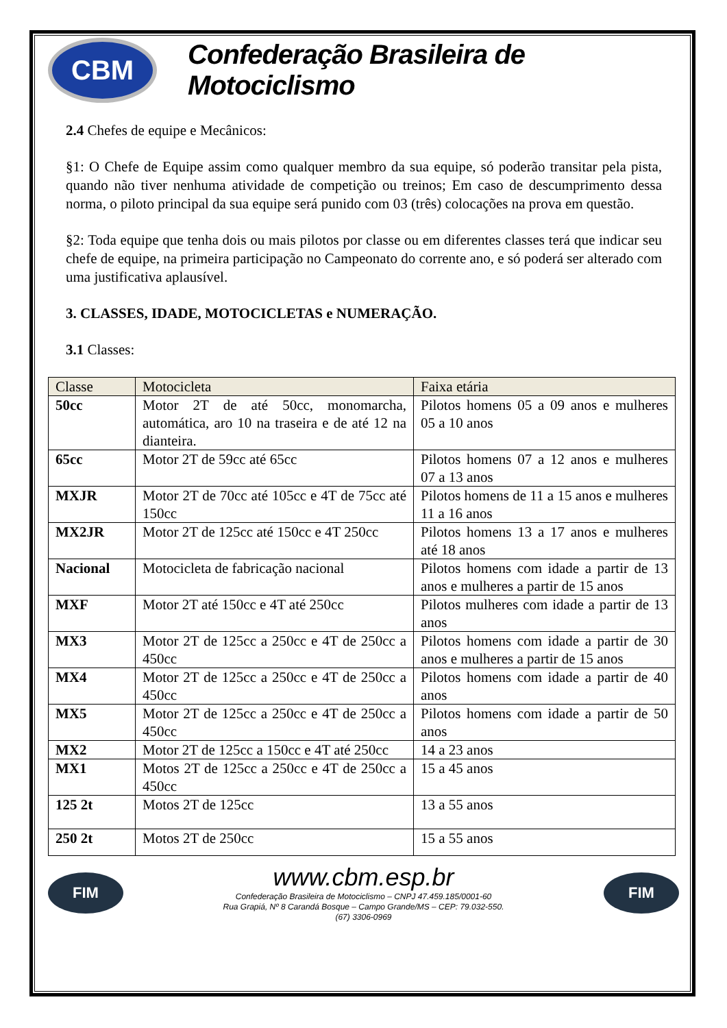CBM
Confederação Brasileira de Motociclismo
2.4 Chefes de equipe e Mecânicos:
§1: O Chefe de Equipe assim como qualquer membro da sua equipe, só poderão transitar pela pista, quando não tiver nenhuma atividade de competição ou treinos; Em caso de descumprimento dessa norma, o piloto principal da sua equipe será punido com 03 (três) colocações na prova em questão.
§2: Toda equipe que tenha dois ou mais pilotos por classe ou em diferentes classes terá que indicar seu chefe de equipe, na primeira participação no Campeonato do corrente ano, e só poderá ser alterado com uma justificativa aplausível.
3. CLASSES, IDADE, MOTOCICLETAS e NUMERAÇÃO.
3.1 Classes:
| Classe | Motocicleta | Faixa etária |
| --- | --- | --- |
| 50cc | Motor 2T de até 50cc, monomarcha, automática, aro 10 na traseira e de até 12 na dianteira. | Pilotos homens 05 a 09 anos e mulheres 05 a 10 anos |
| 65cc | Motor 2T de 59cc até 65cc | Pilotos homens 07 a 12 anos e mulheres 07 a 13 anos |
| MXJR | Motor 2T de 70cc até 105cc e 4T de 75cc até 150cc | Pilotos homens de 11 a 15 anos e mulheres 11 a 16 anos |
| MX2JR | Motor 2T de 125cc até 150cc e 4T 250cc | Pilotos homens 13 a 17 anos e mulheres até 18 anos |
| Nacional | Motocicleta de fabricação nacional | Pilotos homens com idade a partir de 13 anos e mulheres a partir de 15 anos |
| MXF | Motor 2T até 150cc e 4T até 250cc | Pilotos mulheres com idade a partir de 13 anos |
| MX3 | Motor 2T de 125cc a 250cc e 4T de 250cc a 450cc | Pilotos homens com idade a partir de 30 anos e mulheres a partir de 15 anos |
| MX4 | Motor 2T de 125cc a 250cc e 4T de 250cc a 450cc | Pilotos homens com idade a partir de 40 anos |
| MX5 | Motor 2T de 125cc a 250cc e 4T de 250cc a 450cc | Pilotos homens com idade a partir de 50 anos |
| MX2 | Motor 2T de 125cc a 150cc e 4T até 250cc | 14 a 23 anos |
| MX1 | Motos 2T de 125cc a 250cc e 4T de 250cc a 450cc | 15 a 45 anos |
| 125 2t | Motos 2T de 125cc | 13 a 55 anos |
| 250 2t | Motos 2T de 250cc | 15 a 55 anos |
FIM
www.cbm.esp.br
Confederação Brasileira de Motociclismo – CNPJ 47.459.185/0001-60
Rua Grapiá, Nº 8 Carandá Bosque – Campo Grande/MS – CEP: 79.032-550.
(67) 3306-0969
FIM